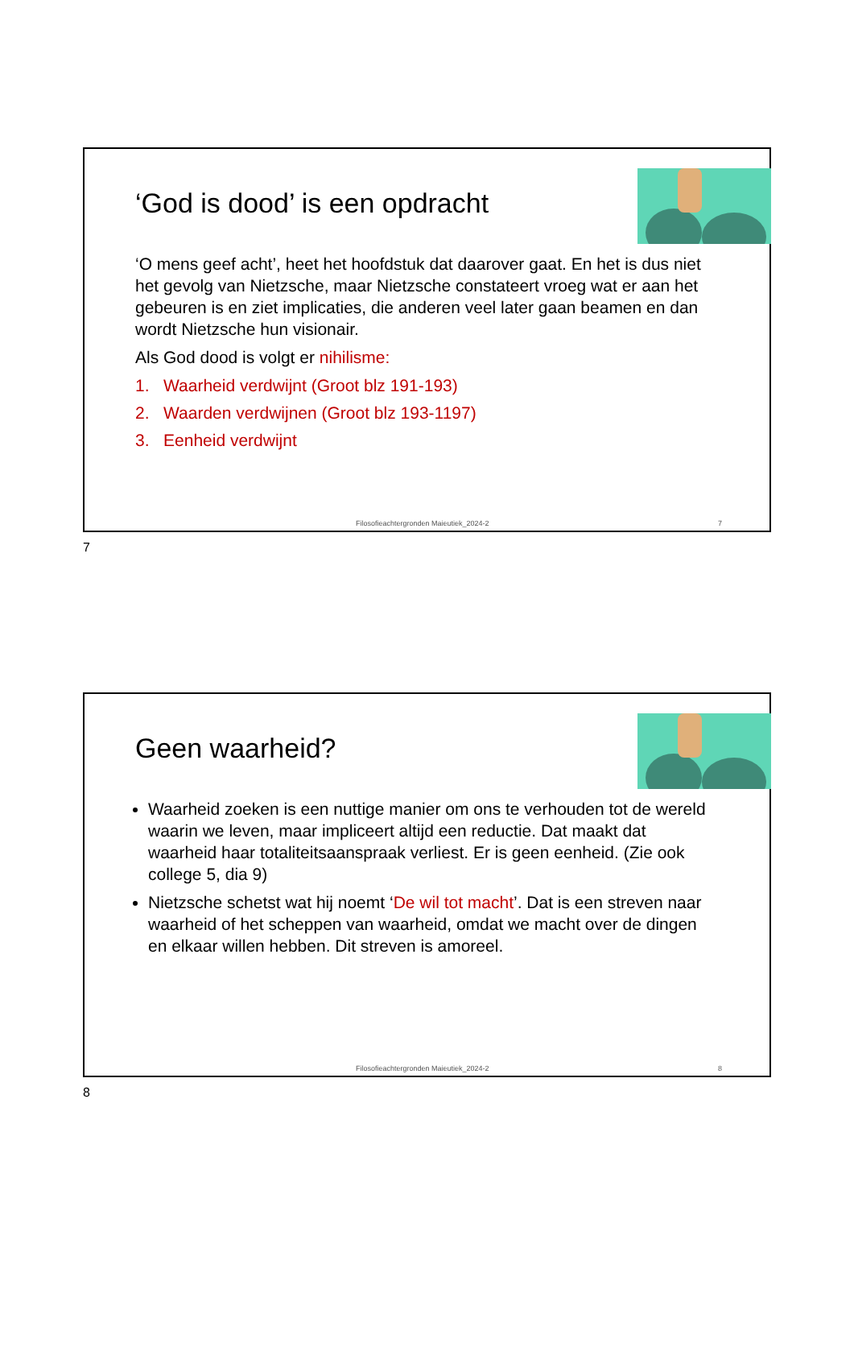‘God is dood’ is een opdracht
‘O mens geef acht’, heet het hoofdstuk dat daarover gaat. En het is dus niet het gevolg van Nietzsche, maar Nietzsche constateert vroeg wat er aan het gebeuren is en ziet implicaties, die anderen veel later gaan beamen en dan wordt Nietzsche hun visionair.
Als God dood is volgt er nihilisme:
1. Waarheid verdwijnt (Groot blz 191-193)
2. Waarden verdwijnen (Groot blz 193-1197)
3. Eenheid verdwijnt
Filosofieachtergronden Maieutiek_2024-2 7
7
Geen waarheid?
Waarheid zoeken is een nuttige manier om ons te verhouden tot de wereld waarin we leven, maar impliceert altijd een reductie. Dat maakt dat waarheid haar totaliteitsaanspraak verliest. Er is geen eenheid. (Zie ook college 5, dia 9)
Nietzsche schetst wat hij noemt ‘De wil tot macht’. Dat is een streven naar waarheid of het scheppen van waarheid, omdat we macht over de dingen en elkaar willen hebben. Dit streven is amoreel.
Filosofieachtergronden Maieutiek_2024-2 8
8